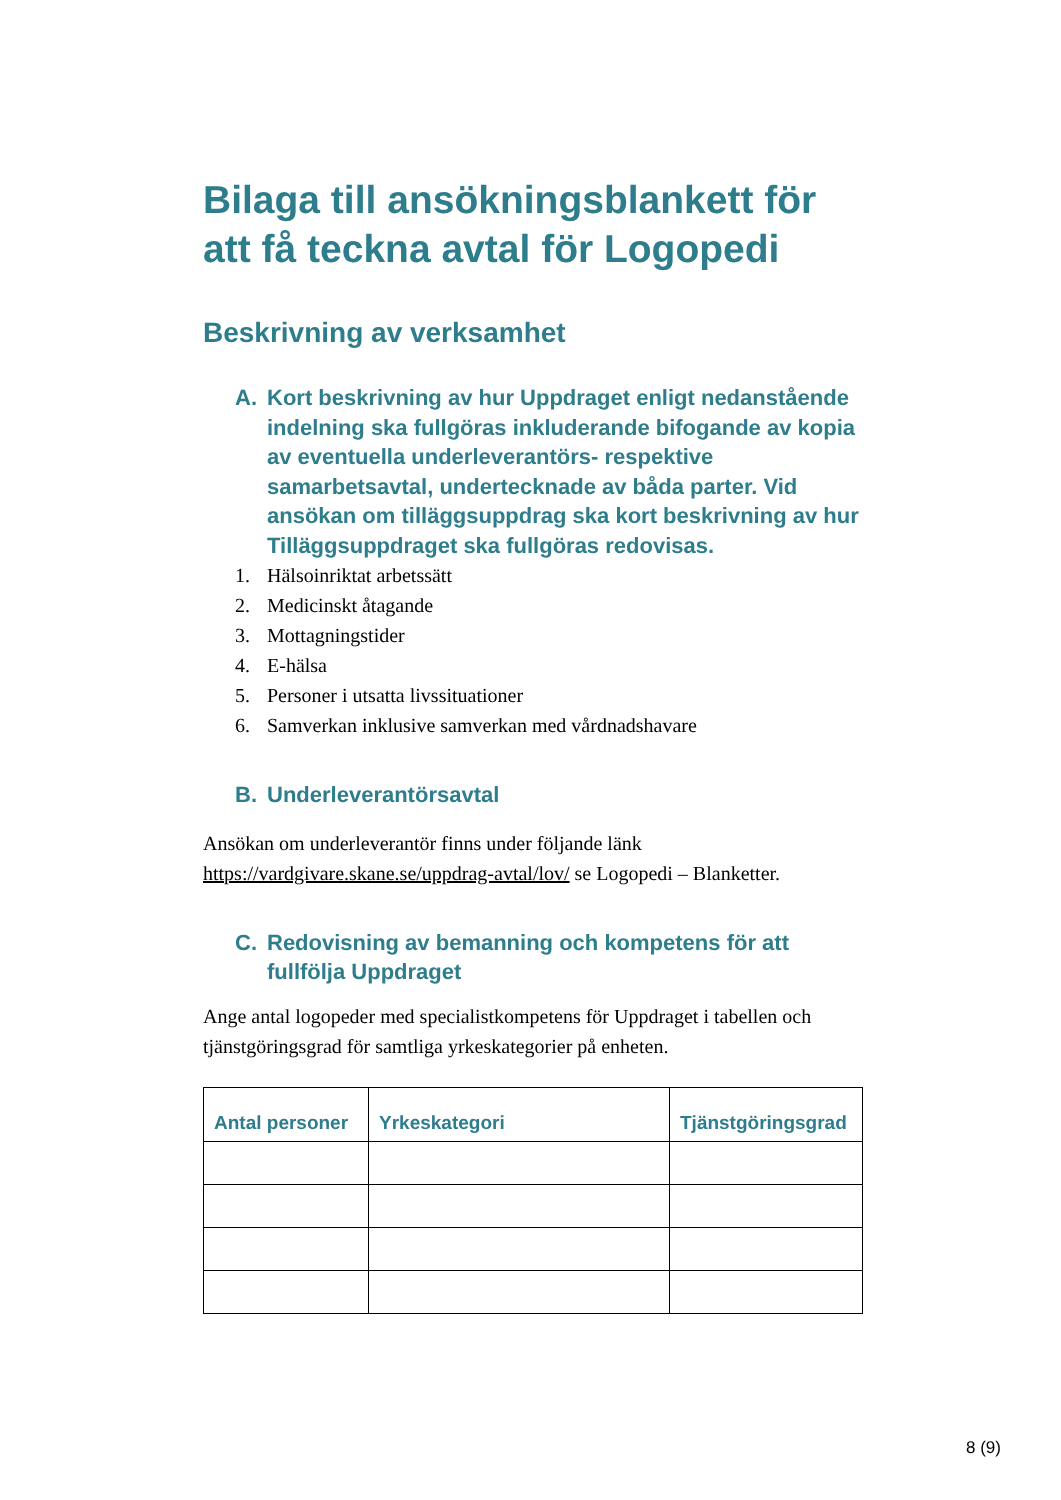Bilaga till ansökningsblankett för att få teckna avtal för Logopedi
Beskrivning av verksamhet
A. Kort beskrivning av hur Uppdraget enligt nedanstående indelning ska fullgöras inkluderande bifogande av kopia av eventuella underleverantörs- respektive samarbetsavtal, undertecknade av båda parter. Vid ansökan om tilläggsuppdrag ska kort beskrivning av hur Tilläggsuppdraget ska fullgöras redovisas.
1. Hälsoinriktat arbetssätt
2. Medicinskt åtagande
3. Mottagningstider
4. E-hälsa
5. Personer i utsatta livssituationer
6. Samverkan inklusive samverkan med vårdnadshavare
B. Underleverantörsavtal
Ansökan om underleverantör finns under följande länk https://vardgivare.skane.se/uppdrag-avtal/lov/ se Logopedi – Blanketter.
C. Redovisning av bemanning och kompetens för att fullfölja Uppdraget
Ange antal logopeder med specialistkompetens för Uppdraget i tabellen och tjänstgöringsgrad för samtliga yrkeskategorier på enheten.
| Antal personer | Yrkeskategori | Tjänstgöringsgrad |
| --- | --- | --- |
8 (9)